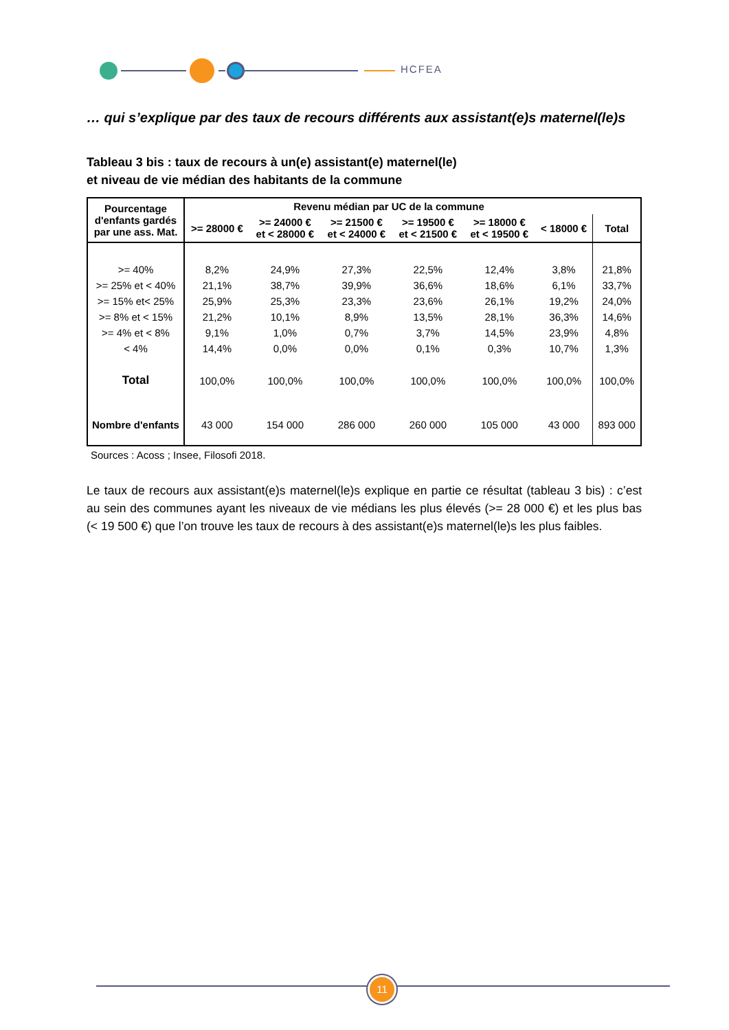HCFEA
… qui s’explique par des taux de recours différents aux assistant(e)s maternel(le)s
Tableau 3 bis : taux de recours à un(e) assistant(e) maternel(le)
et niveau de vie médian des habitants de la commune
| Pourcentage d'enfants gardés par une ass. Mat. | Revenu médian par UC de la commune | | | | | | |
| --- | --- | --- | --- | --- | --- | --- | --- |
| | >= 28000 € | >= 24000 € et < 28000 € | >= 21500 € et < 24000 € | >= 19500 € et < 21500 € | >= 18000 € et < 19500 € | < 18000 € | Total |
| >= 40% | 8,2% | 24,9% | 27,3% | 22,5% | 12,4% | 3,8% | 21,8% |
| >= 25% et < 40% | 21,1% | 38,7% | 39,9% | 36,6% | 18,6% | 6,1% | 33,7% |
| >= 15% et< 25% | 25,9% | 25,3% | 23,3% | 23,6% | 26,1% | 19,2% | 24,0% |
| >= 8% et < 15% | 21,2% | 10,1% | 8,9% | 13,5% | 28,1% | 36,3% | 14,6% |
| >= 4% et < 8% | 9,1% | 1,0% | 0,7% | 3,7% | 14,5% | 23,9% | 4,8% |
| < 4% | 14,4% | 0,0% | 0,0% | 0,1% | 0,3% | 10,7% | 1,3% |
| Total | 100,0% | 100,0% | 100,0% | 100,0% | 100,0% | 100,0% | 100,0% |
| Nombre d'enfants | 43 000 | 154 000 | 286 000 | 260 000 | 105 000 | 43 000 | 893 000 |
Sources : Acoss ; Insee, Filosofi 2018.
Le taux de recours aux assistant(e)s maternel(le)s explique en partie ce résultat (tableau 3 bis) : c’est au sein des communes ayant les niveaux de vie médians les plus élevés (>= 28 000 €) et les plus bas (< 19 500 €) que l’on trouve les taux de recours à des assistant(e)s maternel(le)s les plus faibles.
11